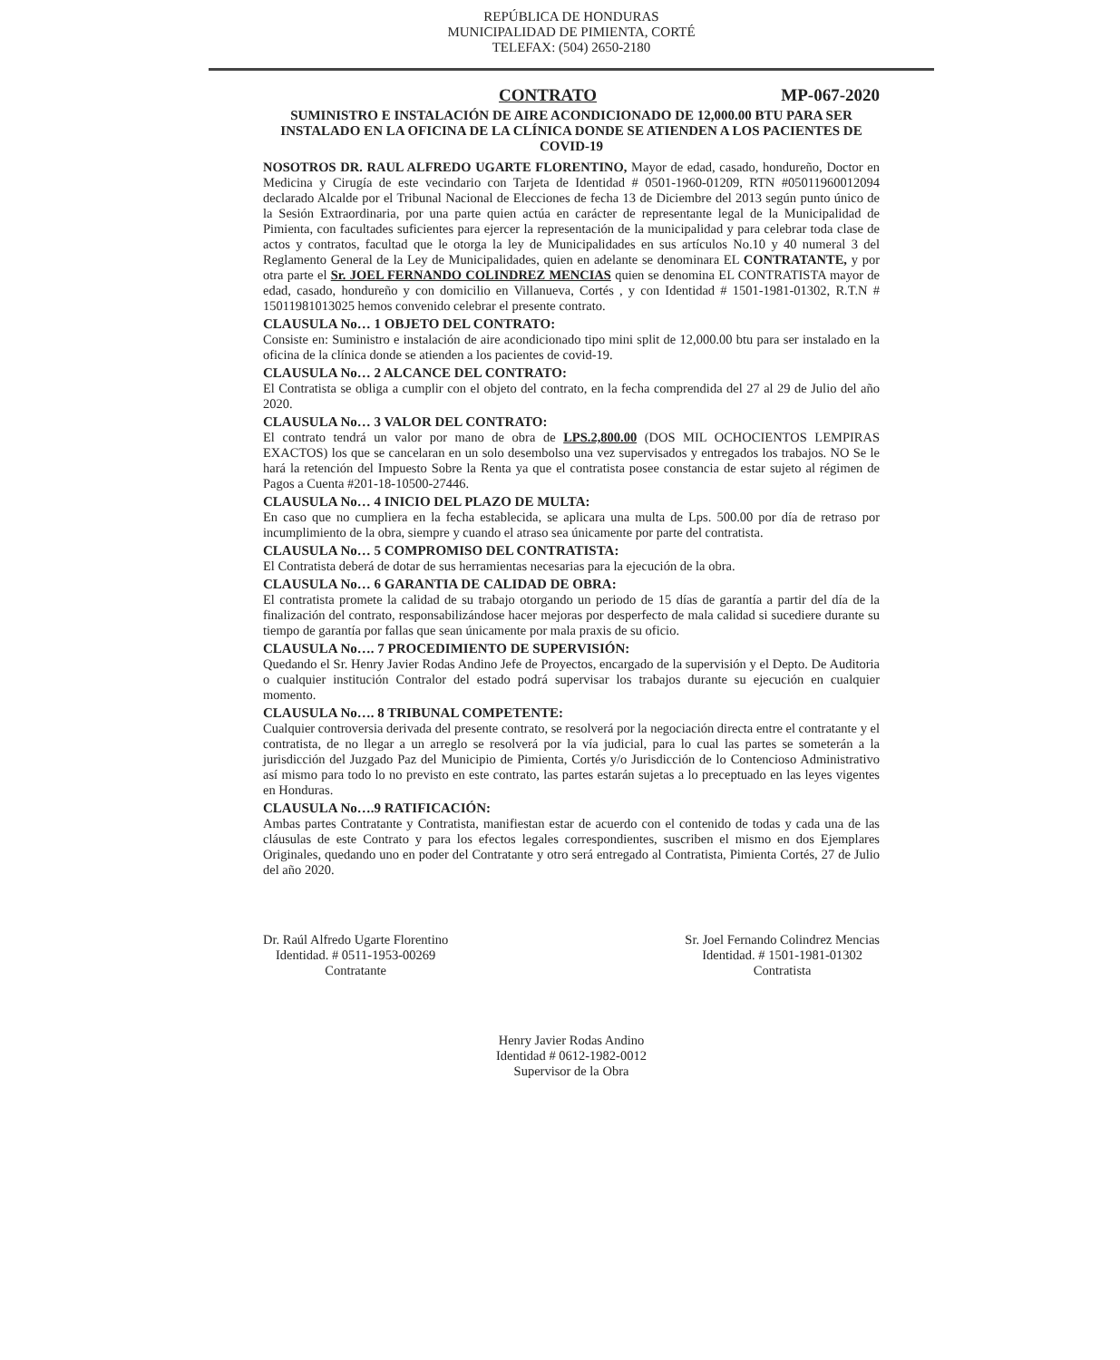REPÚBLICA DE HONDURAS
MUNICIPALIDAD DE PIMIENTA, CORTÉ
TELEFAX: (504) 2650-2180
CONTRATO MP-067-2020
SUMINISTRO E INSTALACIÓN DE AIRE ACONDICIONADO DE 12,000.00 BTU PARA SER INSTALADO EN LA OFICINA DE LA CLÍNICA DONDE SE ATIENDEN A LOS PACIENTES DE COVID-19
NOSOTROS DR. RAUL ALFREDO UGARTE FLORENTINO, Mayor de edad, casado, hondureño, Doctor en Medicina y Cirugía de este vecindario con Tarjeta de Identidad # 0501-1960-01209, RTN #05011960012094 declarado Alcalde por el Tribunal Nacional de Elecciones de fecha 13 de Diciembre del 2013 según punto único de la Sesión Extraordinaria, por una parte quien actúa en carácter de representante legal de la Municipalidad de Pimienta, con facultades suficientes para ejercer la representación de la municipalidad y para celebrar toda clase de actos y contratos, facultad que le otorga la ley de Municipalidades en sus artículos No.10 y 40 numeral 3 del Reglamento General de la Ley de Municipalidades, quien en adelante se denominara EL CONTRATANTE, y por otra parte el Sr. JOEL FERNANDO COLINDREZ MENCIAS quien se denomina EL CONTRATISTA mayor de edad, casado, hondureño y con domicilio en Villanueva, Cortés , y con Identidad # 1501-1981-01302, R.T.N # 15011981013025 hemos convenido celebrar el presente contrato.
CLAUSULA No… 1 OBJETO DEL CONTRATO:
Consiste en: Suministro e instalación de aire acondicionado tipo mini split de 12,000.00 btu para ser instalado en la oficina de la clínica donde se atienden a los pacientes de covid-19.
CLAUSULA No… 2 ALCANCE DEL CONTRATO:
El Contratista se obliga a cumplir con el objeto del contrato, en la fecha comprendida del 27 al 29 de Julio del año 2020.
CLAUSULA No… 3 VALOR DEL CONTRATO:
El contrato tendrá un valor por mano de obra de LPS.2,800.00 (DOS MIL OCHOCIENTOS LEMPIRAS EXACTOS) los que se cancelaran en un solo desembolso una vez supervisados y entregados los trabajos. NO Se le hará la retención del Impuesto Sobre la Renta ya que el contratista posee constancia de estar sujeto al régimen de Pagos a Cuenta #201-18-10500-27446.
CLAUSULA No… 4 INICIO DEL PLAZO DE MULTA:
En caso que no cumpliera en la fecha establecida, se aplicara una multa de Lps. 500.00 por día de retraso por incumplimiento de la obra, siempre y cuando el atraso sea únicamente por parte del contratista.
CLAUSULA No… 5 COMPROMISO DEL CONTRATISTA:
El Contratista deberá de dotar de sus herramientas necesarias para la ejecución de la obra.
CLAUSULA No… 6 GARANTIA DE CALIDAD DE OBRA:
El contratista promete la calidad de su trabajo otorgando un periodo de 15 días de garantía a partir del día de la finalización del contrato, responsabilizándose hacer mejoras por desperfecto de mala calidad si sucediere durante su tiempo de garantía por fallas que sean únicamente por mala praxis de su oficio.
CLAUSULA No…. 7 PROCEDIMIENTO DE SUPERVISIÓN:
Quedando el Sr. Henry Javier Rodas Andino Jefe de Proyectos, encargado de la supervisión y el Depto. De Auditoria o cualquier institución Contralor del estado podrá supervisar los trabajos durante su ejecución en cualquier momento.
CLAUSULA No…. 8 TRIBUNAL COMPETENTE:
Cualquier controversia derivada del presente contrato, se resolverá por la negociación directa entre el contratante y el contratista, de no llegar a un arreglo se resolverá por la vía judicial, para lo cual las partes se someterán a la jurisdicción del Juzgado Paz del Municipio de Pimienta, Cortés y/o Jurisdicción de lo Contencioso Administrativo así mismo para todo lo no previsto en este contrato, las partes estarán sujetas a lo preceptuado en las leyes vigentes en Honduras.
CLAUSULA No….9 RATIFICACIÓN:
Ambas partes Contratante y Contratista, manifiestan estar de acuerdo con el contenido de todas y cada una de las cláusulas de este Contrato y para los efectos legales correspondientes, suscriben el mismo en dos Ejemplares Originales, quedando uno en poder del Contratante y otro será entregado al Contratista, Pimienta Cortés, 27 de Julio del año 2020.
Dr. Raúl Alfredo Ugarte Florentino
Identidad. # 0511-1953-00269
Contratante
Sr. Joel Fernando Colindrez Mencias
Identidad. # 1501-1981-01302
Contratista
Henry Javier Rodas Andino
Identidad # 0612-1982-0012
Supervisor de la Obra